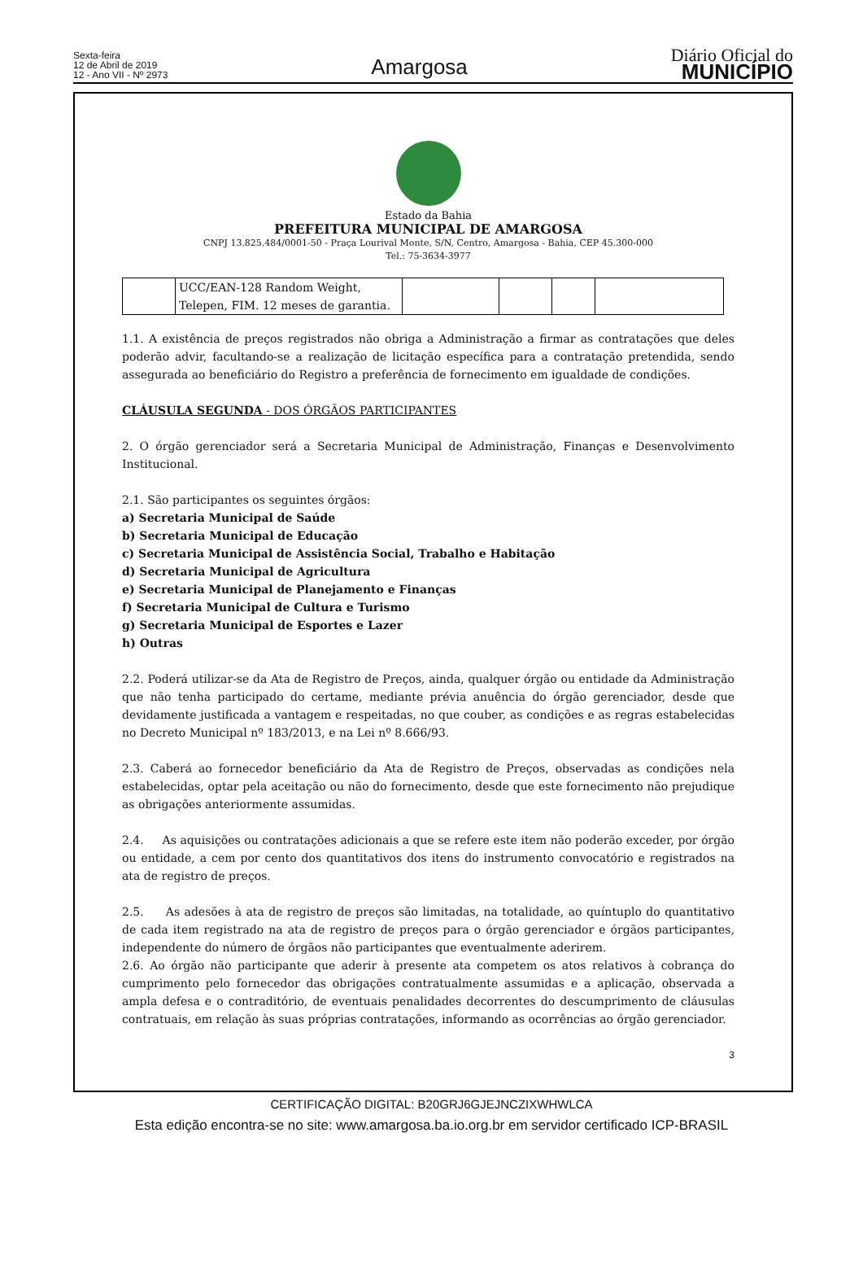Sexta-feira
12 de Abril de 2019
12 - Ano VII - Nº 2973
Amargosa
Diário Oficial do
MUNICÍPIO
Estado da Bahia
PREFEITURA MUNICIPAL DE AMARGOSA
CNPJ 13.825.484/0001-50 - Praça Lourival Monte, S/N, Centro, Amargosa - Bahia, CEP 45.300-000
Tel.: 75-3634-3977
| | UCC/EAN-128 Random Weight, Telepen, FIM. 12 meses de garantia. | | | | |
1.1. A existência de preços registrados não obriga a Administração a firmar as contratações que deles poderão advir, facultando-se a realização de licitação específica para a contratação pretendida, sendo assegurada ao beneficiário do Registro a preferência de fornecimento em igualdade de condições.
CLÁUSULA SEGUNDA - DOS ÓRGÃOS PARTICIPANTES
2. O órgão gerenciador será a Secretaria Municipal de Administração, Finanças e Desenvolvimento Institucional.
2.1. São participantes os seguintes órgãos:
a) Secretaria Municipal de Saúde
b) Secretaria Municipal de Educação
c) Secretaria Municipal de Assistência Social, Trabalho e Habitação
d) Secretaria Municipal de Agricultura
e) Secretaria Municipal de Planejamento e Finanças
f) Secretaria Municipal de Cultura e Turismo
g) Secretaria Municipal de Esportes e Lazer
h) Outras
2.2. Poderá utilizar-se da Ata de Registro de Preços, ainda, qualquer órgão ou entidade da Administração que não tenha participado do certame, mediante prévia anuência do órgão gerenciador, desde que devidamente justificada a vantagem e respeitadas, no que couber, as condições e as regras estabelecidas no Decreto Municipal nº 183/2013, e na Lei nº 8.666/93.
2.3. Caberá ao fornecedor beneficiário da Ata de Registro de Preços, observadas as condições nela estabelecidas, optar pela aceitação ou não do fornecimento, desde que este fornecimento não prejudique as obrigações anteriormente assumidas.
2.4. As aquisições ou contratações adicionais a que se refere este item não poderão exceder, por órgão ou entidade, a cem por cento dos quantitativos dos itens do instrumento convocatório e registrados na ata de registro de preços.
2.5. As adesões à ata de registro de preços são limitadas, na totalidade, ao quíntuplo do quantitativo de cada item registrado na ata de registro de preços para o órgão gerenciador e órgãos participantes, independente do número de órgãos não participantes que eventualmente aderirem.
2.6. Ao órgão não participante que aderir à presente ata competem os atos relativos à cobrança do cumprimento pelo fornecedor das obrigações contratualmente assumidas e a aplicação, observada a ampla defesa e o contraditório, de eventuais penalidades decorrentes do descumprimento de cláusulas contratuais, em relação às suas próprias contratações, informando as ocorrências ao órgão gerenciador.
3
CERTIFICAÇÃO DIGITAL: B20GRJ6GJEJNCZIXWHWLCA
Esta edição encontra-se no site: www.amargosa.ba.io.org.br em servidor certificado ICP-BRASIL